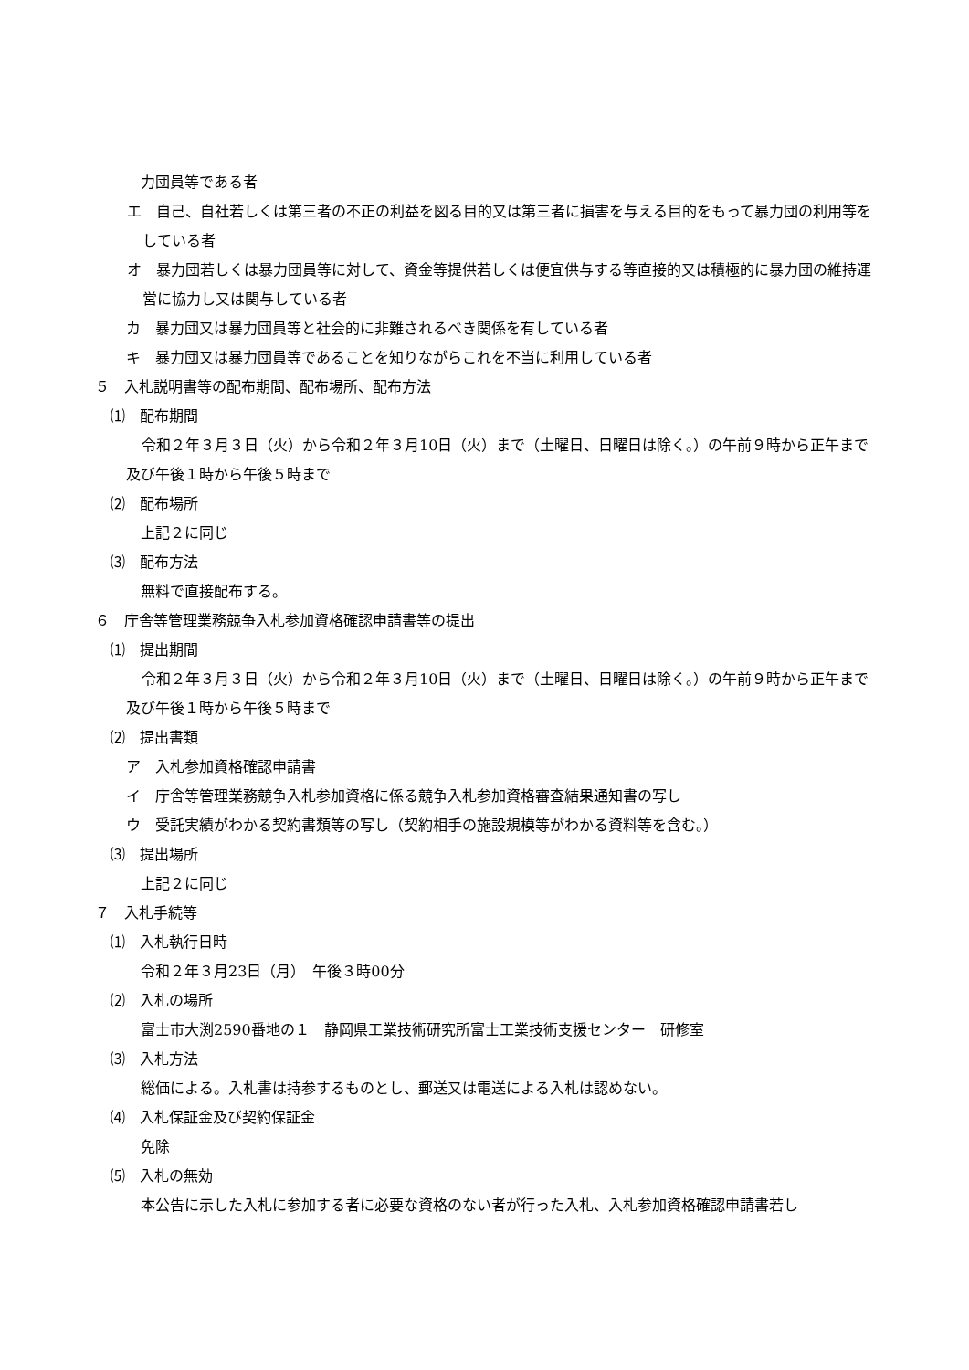力団員等である者
エ　自己、自社若しくは第三者の不正の利益を図る目的又は第三者に損害を与える目的をもって暴力団の利用等をしている者
オ　暴力団若しくは暴力団員等に対して、資金等提供若しくは便宜供与する等直接的又は積極的に暴力団の維持運営に協力し又は関与している者
カ　暴力団又は暴力団員等と社会的に非難されるべき関係を有している者
キ　暴力団又は暴力団員等であることを知りながらこれを不当に利用している者
５　入札説明書等の配布期間、配布場所、配布方法
⑴　配布期間
令和２年３月３日（火）から令和２年３月10日（火）まで（土曜日、日曜日は除く。）の午前９時から正午まで及び午後１時から午後５時まで
⑵　配布場所
上記２に同じ
⑶　配布方法
無料で直接配布する。
６　庁舎等管理業務競争入札参加資格確認申請書等の提出
⑴　提出期間
令和２年３月３日（火）から令和２年３月10日（火）まで（土曜日、日曜日は除く。）の午前９時から正午まで及び午後１時から午後５時まで
⑵　提出書類
ア　入札参加資格確認申請書
イ　庁舎等管理業務競争入札参加資格に係る競争入札参加資格審査結果通知書の写し
ウ　受託実績がわかる契約書類等の写し（契約相手の施設規模等がわかる資料等を含む。）
⑶　提出場所
上記２に同じ
７　入札手続等
⑴　入札執行日時
令和２年３月23日（月）　午後３時00分
⑵　入札の場所
富士市大渕2590番地の１　静岡県工業技術研究所富士工業技術支援センター　研修室
⑶　入札方法
総価による。入札書は持参するものとし、郵送又は電送による入札は認めない。
⑷　入札保証金及び契約保証金
免除
⑸　入札の無効
本公告に示した入札に参加する者に必要な資格のない者が行った入札、入札参加資格確認申請書若し